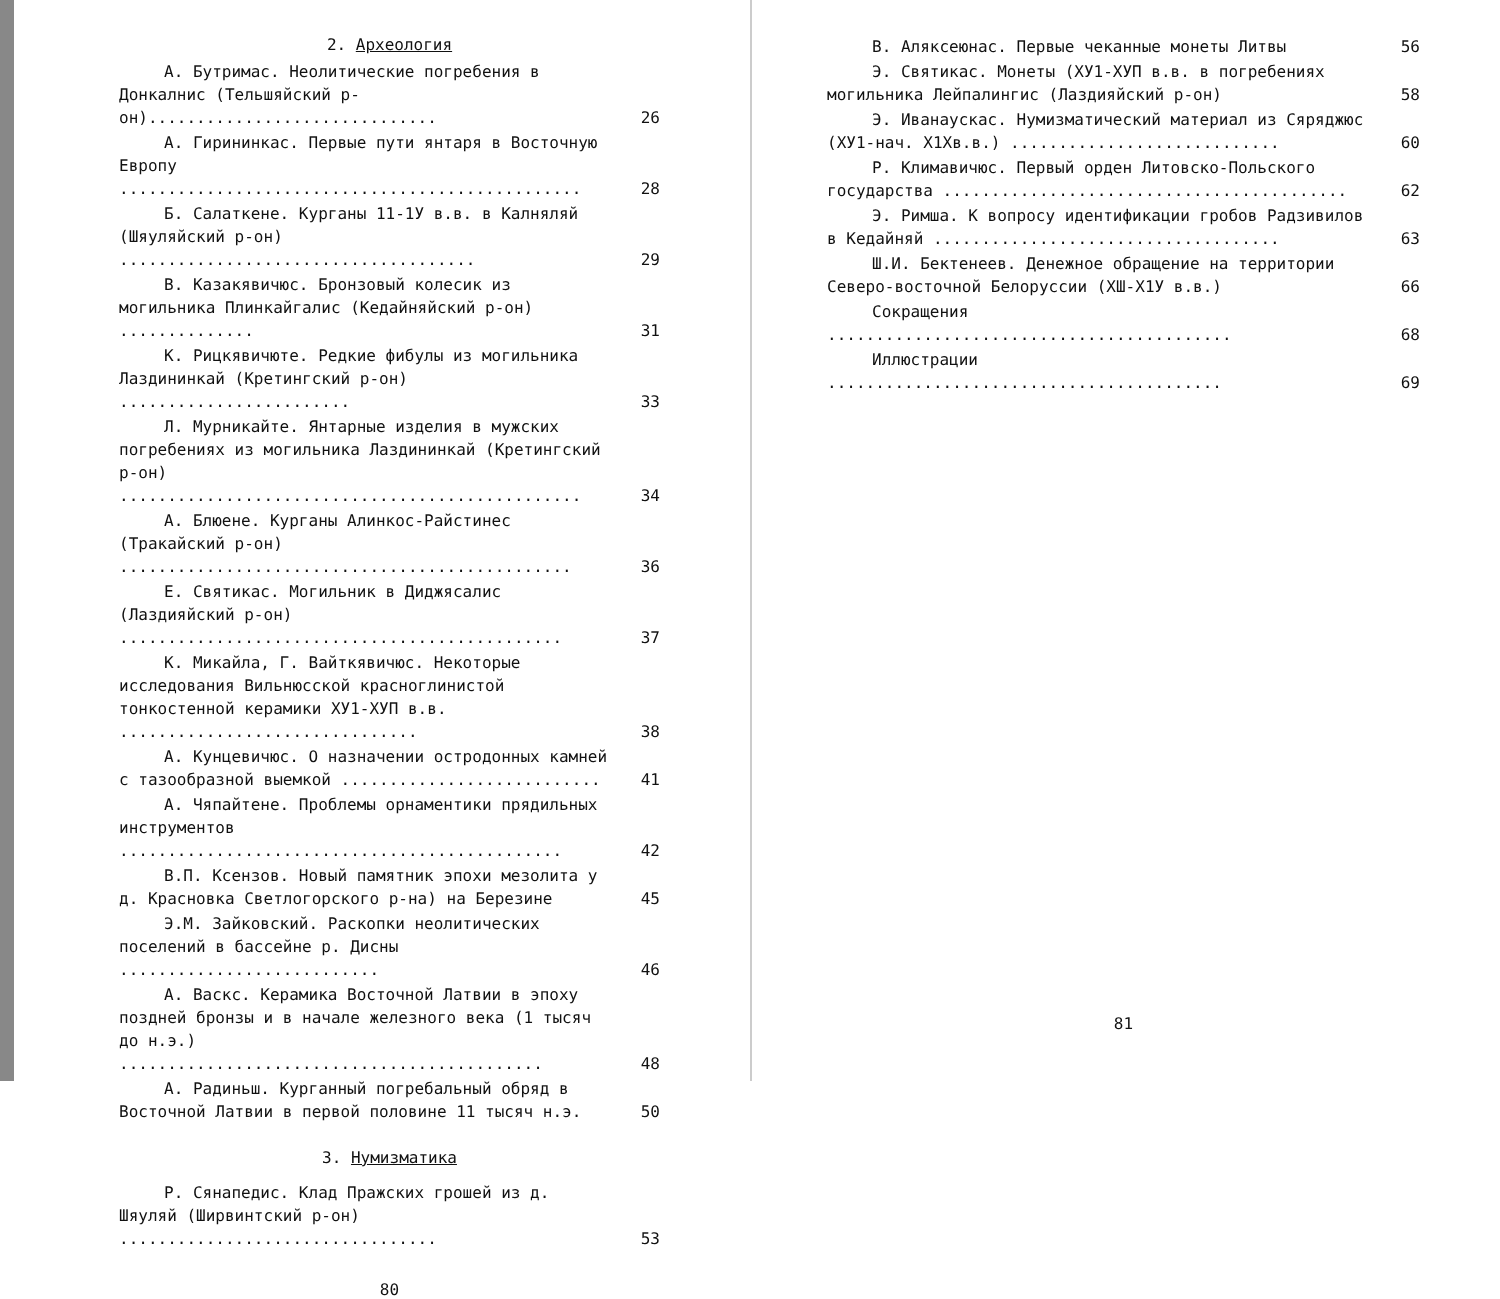2. Археология
А. Бутримас. Неолитические погребения в Донкалнис (Тельшяйский р-он)..............................
26
А. Гирининкас. Первые пути янтаря в Восточную Европу ................................................
28
Б. Салаткене. Курганы 11-1У в.в. в Калняляй (Шяуляйский р-он) .....................................
29
В. Казакявичюс. Бронзовый колесик из могильника Плинкайгалис (Кедайняйский р-он) ..............
31
К. Рицкявичюте. Редкие фибулы из могильника Лаздининкай (Кретингский р-он) ........................
33
Л. Мурникайте. Янтарные изделия в мужских погребениях из могильника Лаздининкай (Кретингский р-он) ................................................
34
А. Блюене. Курганы Алинкос-Райстинес (Тракайский р-он) ...............................................
36
Е. Святикас. Могильник в Диджясалис (Лаздияйский р-он) ..............................................
37
К. Микайла, Г. Вайткявичюс. Некоторые исследования Вильнюсской красноглинистой тонкостенной керамики ХУ1-ХУП в.в. ...............................
38
А. Кунцевичюс. О назначении остродонных камней с тазообразной выемкой ...........................
41
А. Чяпайтене. Проблемы орнаментики прядильных инструментов ..............................................
42
В.П. Ксензов. Новый памятник эпохи мезолита у д. Красновка Светлогорского р-на) на Березине
45
Э.М. Зайковский. Раскопки неолитических поселений в бассейне р. Дисны ...........................
46
А. Васкс. Керамика Восточной Латвии в эпоху поздней бронзы и в начале железного века (1 тысяч до н.э.) ............................................
48
А. Радиньш. Курганный погребальный обряд в Восточной Латвии в первой половине 11 тысяч н.э.
50
3. Нумизматика
Р. Сянапедис. Клад Пражских грошей из д. Шяуляй (Ширвинтский р-он) .................................
53
80
В. Аляксеюнас. Первые чеканные монеты Литвы
56
Э. Святикас. Монеты (ХУ1-ХУП в.в. в погребениях могильника Лейпалингис (Лаздияйский р-он)
58
Э. Иванаускас. Нумизматический материал из Сяряджюс (ХУ1-нач. Х1Хв.в.) ............................
60
Р. Климавичюс. Первый орден Литовско-Польского государства ..........................................
62
Э. Римша. К вопросу идентификации гробов Радзивилов в Кедайняй ....................................
63
Ш.И. Бектенеев. Денежное обращение на территории Северо-восточной Белоруссии (ХШ-Х1У в.в.)
66
Сокращения ..........................................
68
Иллюстрации .........................................
69
81